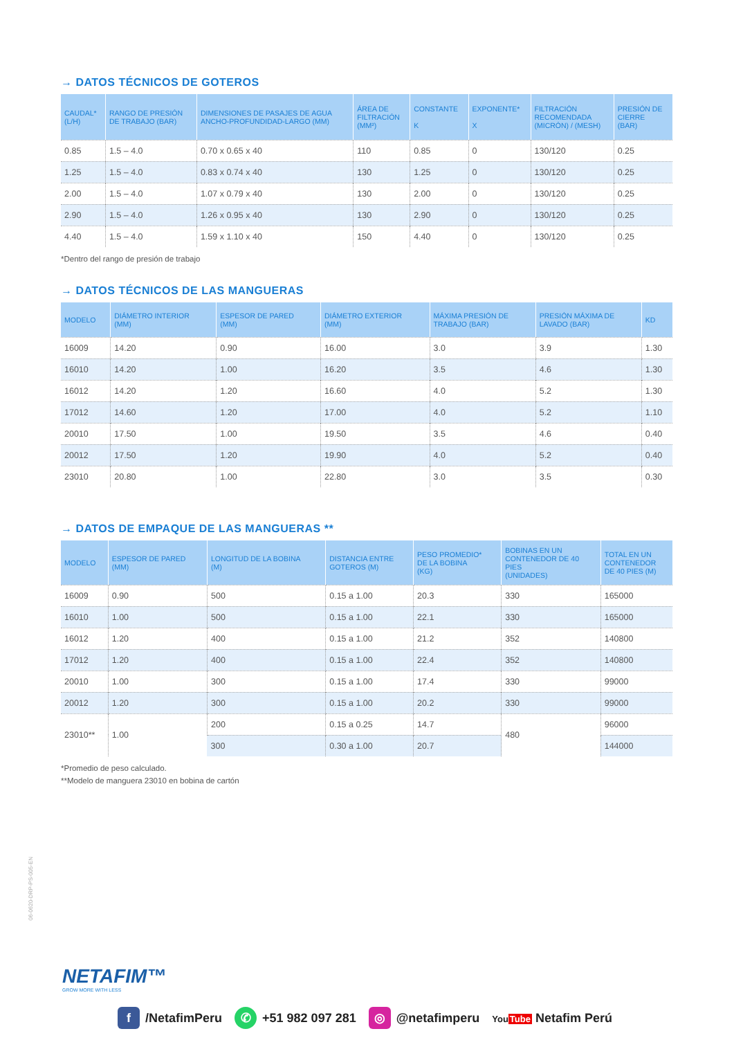→ DATOS TÉCNICOS DE GOTEROS
| CAUDAL* (L/H) | RANGO DE PRESIÓN DE TRABAJO (BAR) | DIMENSIONES DE PASAJES DE AGUA ANCHO-PROFUNDIDAD-LARGO (MM) | ÁREA DE FILTRACIÓN (MM²) | CONSTANTE K | EXPONENTE* X | FILTRACIÓN RECOMENDADA (MICRÓN) / (MESH) | PRESIÓN DE CIERRE (BAR) |
| --- | --- | --- | --- | --- | --- | --- | --- |
| 0.85 | 1.5 – 4.0 | 0.70 x 0.65 x 40 | 110 | 0.85 | 0 | 130/120 | 0.25 |
| 1.25 | 1.5 – 4.0 | 0.83 x 0.74 x 40 | 130 | 1.25 | 0 | 130/120 | 0.25 |
| 2.00 | 1.5 – 4.0 | 1.07 x 0.79 x 40 | 130 | 2.00 | 0 | 130/120 | 0.25 |
| 2.90 | 1.5 – 4.0 | 1.26 x 0.95 x 40 | 130 | 2.90 | 0 | 130/120 | 0.25 |
| 4.40 | 1.5 – 4.0 | 1.59 x 1.10 x 40 | 150 | 4.40 | 0 | 130/120 | 0.25 |
*Dentro del rango de presión de trabajo
→ DATOS TÉCNICOS DE LAS MANGUERAS
| MODELO | DIÁMETRO INTERIOR (MM) | ESPESOR DE PARED (MM) | DIÁMETRO EXTERIOR (MM) | MÁXIMA PRESIÓN DE TRABAJO (BAR) | PRESIÓN MÁXIMA DE LAVADO (BAR) | KD |
| --- | --- | --- | --- | --- | --- | --- |
| 16009 | 14.20 | 0.90 | 16.00 | 3.0 | 3.9 | 1.30 |
| 16010 | 14.20 | 1.00 | 16.20 | 3.5 | 4.6 | 1.30 |
| 16012 | 14.20 | 1.20 | 16.60 | 4.0 | 5.2 | 1.30 |
| 17012 | 14.60 | 1.20 | 17.00 | 4.0 | 5.2 | 1.10 |
| 20010 | 17.50 | 1.00 | 19.50 | 3.5 | 4.6 | 0.40 |
| 20012 | 17.50 | 1.20 | 19.90 | 4.0 | 5.2 | 0.40 |
| 23010 | 20.80 | 1.00 | 22.80 | 3.0 | 3.5 | 0.30 |
→ DATOS DE EMPAQUE DE LAS MANGUERAS **
| MODELO | ESPESOR DE PARED (MM) | LONGITUD DE LA BOBINA (M) | DISTANCIA ENTRE GOTEROS (M) | PESO PROMEDIO* DE LA BOBINA (KG) | BOBINAS EN UN CONTENEDOR DE 40 PIES (UNIDADES) | TOTAL EN UN CONTENEDOR DE 40 PIES (M) |
| --- | --- | --- | --- | --- | --- | --- |
| 16009 | 0.90 | 500 | 0.15 a 1.00 | 20.3 | 330 | 165000 |
| 16010 | 1.00 | 500 | 0.15 a 1.00 | 22.1 | 330 | 165000 |
| 16012 | 1.20 | 400 | 0.15 a 1.00 | 21.2 | 352 | 140800 |
| 17012 | 1.20 | 400 | 0.15 a 1.00 | 22.4 | 352 | 140800 |
| 20010 | 1.00 | 300 | 0.15 a 1.00 | 17.4 | 330 | 99000 |
| 20012 | 1.20 | 300 | 0.15 a 1.00 | 20.2 | 330 | 99000 |
| 23010** | 1.00 | 200 | 0.15 a 0.25 | 14.7 | 480 | 96000 |
| | | 300 | 0.30 a 1.00 | 20.7 | | 144000 |
*Promedio de peso calculado.
**Modelo de manguera 23010 en bobina de cartón
06-0620-DRP-PS-005-EN
NETAFIM™
GROW MORE WITH LESS
f /NetafimPeru ✆ +51 982 097 281 ◎ @netafimperu YouTube Netafim Perú